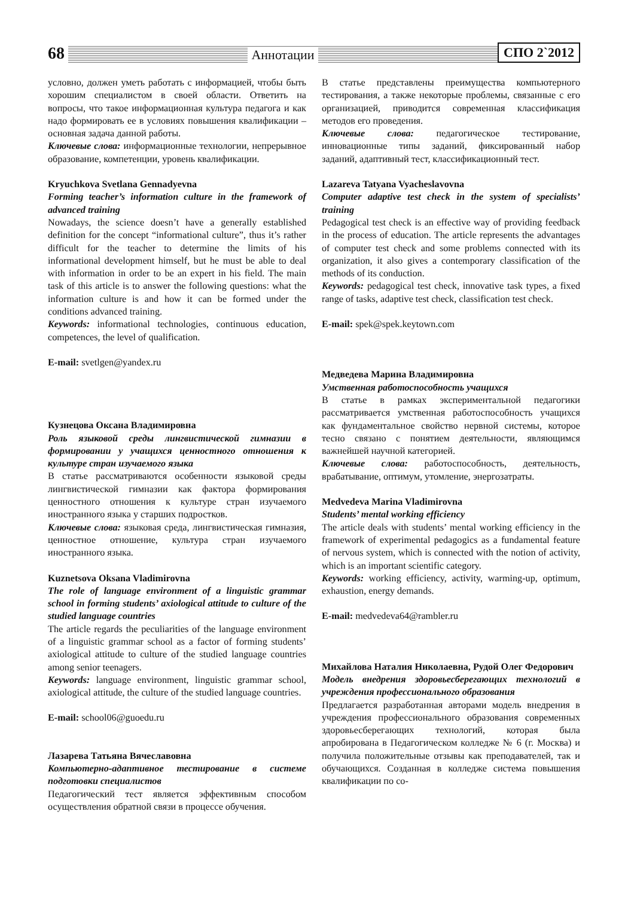68 Аннотации СПО 2`2012
условно, должен уметь работать с информацией, чтобы быть хорошим специалистом в своей области. Ответить на вопросы, что такое информационная культура педагога и как надо формировать ее в условиях повышения квалификации – основная задача данной работы.
Ключевые слова: информационные технологии, непрерывное образование, компетенции, уровень квалификации.
Kryuchkova Svetlana Gennadyevna
Forming teacher’s information culture in the framework of advanced training
Nowadays, the science doesn’t have a generally established definition for the concept “informational culture”, thus it’s rather difficult for the teacher to determine the limits of his informational development himself, but he must be able to deal with information in order to be an expert in his field. The main task of this article is to answer the following questions: what the information culture is and how it can be formed under the conditions advanced training.
Keywords: informational technologies, continuous education, competences, the level of qualification.
E-mail: svetlgen@yandex.ru
Кузнецова Оксана Владимировна
Роль языковой среды лингвистической гимназии в формировании у учащихся ценностного отношения к культуре стран изучаемого языка
В статье рассматриваются особенности языковой среды лингвистической гимназии как фактора формирования ценностного отношения к культуре стран изучаемого иностранного языка у старших подростков.
Ключевые слова: языковая среда, лингвистическая гимназия, ценностное отношение, культура стран изучаемого иностранного языка.
Kuznetsova Oksana Vladimirovna
The role of language environment of a linguistic grammar school in forming students’ axiological attitude to culture of the studied language countries
The article regards the peculiarities of the language environment of a linguistic grammar school as a factor of forming students’ axiological attitude to culture of the studied language countries among senior teenagers.
Keywords: language environment, linguistic grammar school, axiological attitude, the culture of the studied language countries.
E-mail: school06@guoedu.ru
Лазарева Татьяна Вячеславовна
Компьютерно-адаптивное тестирование в системе подготовки специалистов
Педагогический тест является эффективным способом осуществления обратной связи в процессе обучения.
В статье представлены преимущества компьютерного тестирования, а также некоторые проблемы, связанные с его организацией, приводится современная классификация методов его проведения.
Ключевые слова: педагогическое тестирование, инновационные типы заданий, фиксированный набор заданий, адаптивный тест, классификационный тест.
Lazareva Tatyana Vyacheslavovna
Computer adaptive test check in the system of specialists’ training
Pedagogical test check is an effective way of providing feedback in the process of education. The article represents the advantages of computer test check and some problems connected with its organization, it also gives a contemporary classification of the methods of its conduction.
Keywords: pedagogical test check, innovative task types, a fixed range of tasks, adaptive test check, classification test check.
E-mail: spek@spek.keytown.com
Медведева Марина Владимировна
Умственная работоспособность учащихся
В статье в рамках экспериментальной педагогики рассматривается умственная работоспособность учащихся как фундаментальное свойство нервной системы, которое тесно связано с понятием деятельности, являющимся важнейшей научной категорией.
Ключевые слова: работоспособность, деятельность, врабатывание, оптимум, утомление, энергозатраты.
Medvedeva Marina Vladimirovna
Students’ mental working efficiency
The article deals with students’ mental working efficiency in the framework of experimental pedagogics as a fundamental feature of nervous system, which is connected with the notion of activity, which is an important scientific category.
Keywords: working efficiency, activity, warming-up, optimum, exhaustion, energy demands.
E-mail: medvedeva64@rambler.ru
Михайлова Наталия Николаевна, Рудой Олег Федорович
Модель внедрения здоровьесберегающих технологий в учреждения профессионального образования
Предлагается разработанная авторами модель внедрения в учреждения профессионального образования современных здоровьесберегающих технологий, которая была апробирована в Педагогическом колледже № 6 (г. Москва) и получила положительные отзывы как преподавателей, так и обучающихся. Созданная в колледже система повышения квалификации по со-